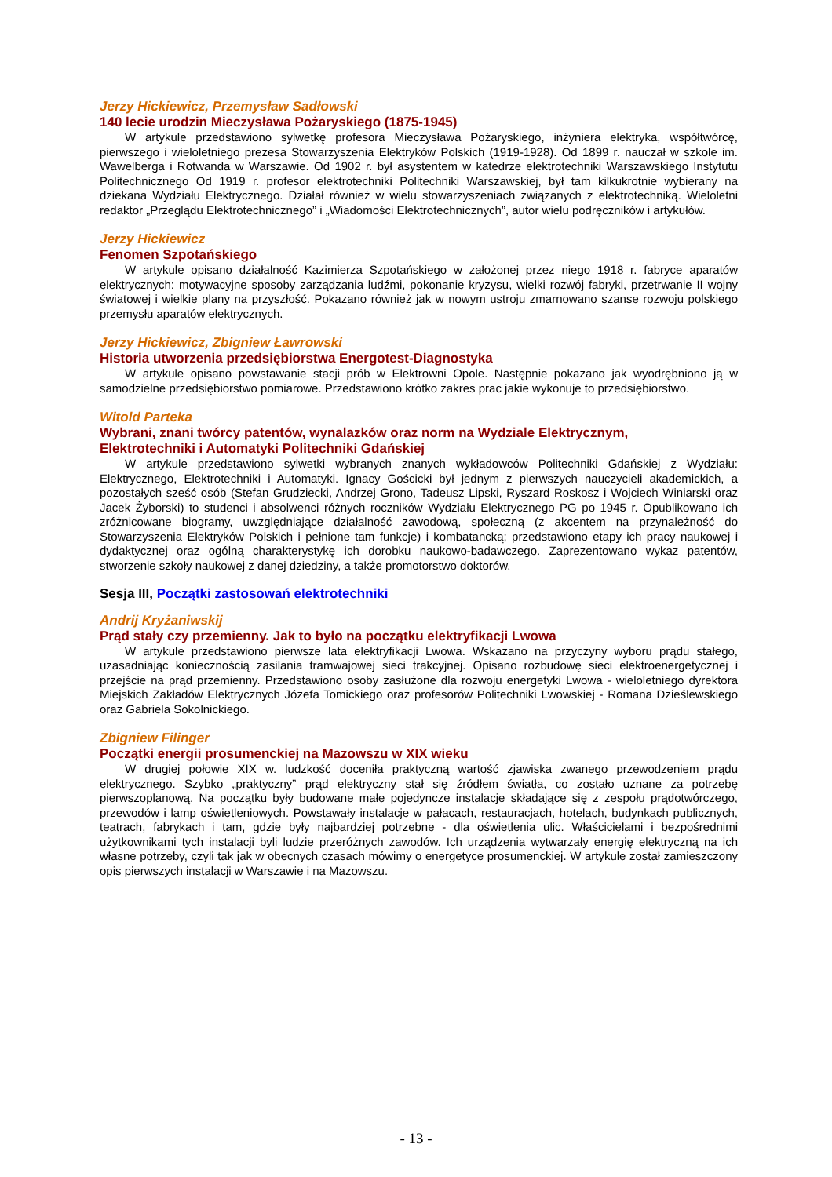Jerzy Hickiewicz, Przemysław Sadłowski
140 lecie urodzin Mieczysława Pożaryskiego (1875-1945)
W artykule przedstawiono sylwetkę profesora Mieczysława Pożaryskiego, inżyniera elektryka, współtwórcę, pierwszego i wieloletniego prezesa Stowarzyszenia Elektryków Polskich (1919-1928). Od 1899 r. nauczał w szkole im. Wawelberga i Rotwanda w Warszawie. Od 1902 r. był asystentem w katedrze elektrotechniki Warszawskiego Instytutu Politechnicznego Od 1919 r. profesor elektrotechniki Politechniki Warszawskiej, był tam kilkukrotnie wybierany na dziekana Wydziału Elektrycznego. Działał również w wielu stowarzyszeniach związanych z elektrotechniką. Wieloletni redaktor „Przeglądu Elektrotechnicznego” i „Wiadomości Elektrotechnicznych”, autor wielu podręczników i artykułów.
Jerzy Hickiewicz
Fenomen Szpotańskiego
W artykule opisano działalność Kazimierza Szpotańskiego w założonej przez niego 1918 r. fabryce aparatów elektrycznych: motywacyjne sposoby zarządzania ludźmi, pokonanie kryzysu, wielki rozwój fabryki, przetrwanie II wojny światowej i wielkie plany na przyszłość. Pokazano również jak w nowym ustroju zmarnowano szanse rozwoju polskiego przemysłu aparatów elektrycznych.
Jerzy Hickiewicz, Zbigniew Ławrowski
Historia utworzenia przedsiębiorstwa Energotest-Diagnostyka
W artykule opisano powstawanie stacji prób w Elektrowni Opole. Następnie pokazano jak wyodrębniono ją w samodzielne przedsiębiorstwo pomiarowe. Przedstawiono krótko zakres prac jakie wykonuje to przedsiębiorstwo.
Witold Parteka
Wybrani, znani twórcy patentów, wynalazków oraz norm na Wydziale Elektrycznym,
Elektrotechniki i Automatyki Politechniki Gdańskiej
W artykule przedstawiono sylwetki wybranych znanych wykładowców Politechniki Gdańskiej z Wydziału: Elektrycznego, Elektrotechniki i Automatyki. Ignacy Gościcki był jednym z pierwszych nauczycieli akademickich, a pozostałych sześć osób (Stefan Grudziecki, Andrzej Grono, Tadeusz Lipski, Ryszard Roskosz i Wojciech Winiarski oraz Jacek Żyborski) to studenci i absolwenci różnych roczników Wydziału Elektrycznego PG po 1945 r. Opublikowano ich zróżnicowane biogramy, uwzględniające działalność zawodową, społeczną (z akcentem na przynależność do Stowarzyszenia Elektryków Polskich i pełnione tam funkcje) i kombatancką; przedstawiono etapy ich pracy naukowej i dydaktycznej oraz ogólną charakterystykę ich dorobku naukowo-badawczego. Zaprezentowano wykaz patentów, stworzenie szkoły naukowej z danej dziedziny, a także promotorstwo doktorów.
Sesja III, Początki zastosowań elektrotechniki
Andrij Kryżaniwskij
Prąd stały czy przemienny. Jak to było na początku elektryfikacji Lwowa
W artykule przedstawiono pierwsze lata elektryfikacji Lwowa. Wskazano na przyczyny wyboru prądu stałego, uzasadniając koniecznością zasilania tramwajowej sieci trakcyjnej. Opisano rozbudowę sieci elektroenergetycznej i przejście na prąd przemienny. Przedstawiono osoby zasłużone dla rozwoju energetyki Lwowa - wieloletniego dyrektora Miejskich Zakładów Elektrycznych Józefa Tomickiego oraz profesorów Politechniki Lwowskiej - Romana Dzieślewskiego oraz Gabriela Sokolnickiego.
Zbigniew Filinger
Początki energii prosumenckiej na Mazowszu w XIX wieku
W drugiej połowie XIX w. ludzkość doceniła praktyczną wartość zjawiska zwanego przewodzeniem prądu elektrycznego. Szybko „praktyczny” prąd elektryczny stał się źródłem światła, co zostało uznane za potrzebę pierwszoplanową. Na początku były budowane małe pojedyncze instalacje składające się z zespołu prądotwórczego, przewodów i lamp oświetleniowych. Powstawały instalacje w pałacach, restauracjach, hotelach, budynkach publicznych, teatrach, fabrykach i tam, gdzie były najbardziej potrzebne - dla oświetlenia ulic. Właścicielami i bezpośrednimi użytkownikami tych instalacji byli ludzie przeróżnych zawodów. Ich urządzenia wytwarzały energię elektryczną na ich własne potrzeby, czyli tak jak w obecnych czasach mówimy o energetyce prosumenckiej. W artykule został zamieszczony opis pierwszych instalacji w Warszawie i na Mazowszu.
- 13 -